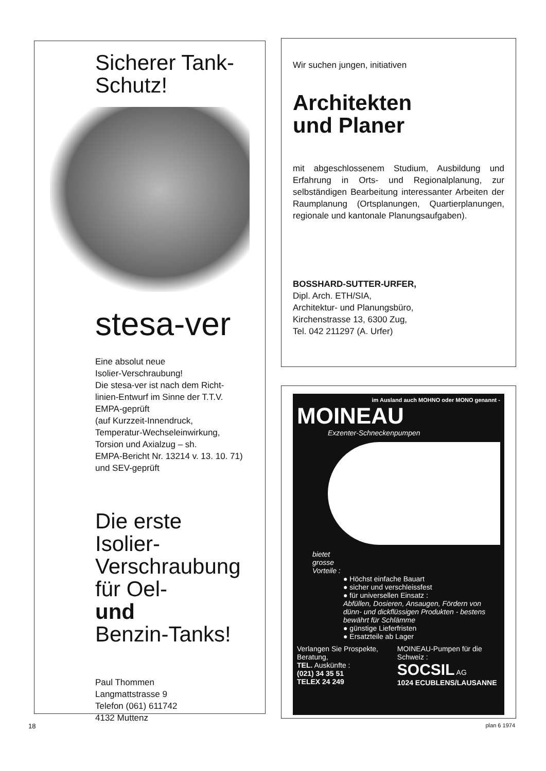Sicherer Tank-
Schutz!
stesa-ver
Eine absolut neue
Isolier-Verschraubung!
Die stesa-ver ist nach dem Richt-
linien-Entwurf im Sinne der T.T.V.
EMPA-geprüft
(auf Kurzzeit-Innendruck,
Temperatur-Wechseleinwirkung,
Torsion und Axialzug – sh.
EMPA-Bericht Nr. 13214 v. 13. 10. 71)
und SEV-geprüft
Die erste
Isolier-
Verschraubung
für Oel-
und
Benzin-Tanks!
Paul Thommen
Langmattstrasse 9
Telefon (061) 611742
4132 Muttenz
Wir suchen jungen, initiativen
Architekten
und Planer
mit abgeschlossenem Studium, Ausbildung und Erfahrung in Orts- und Regionalplanung, zur selbständigen Bearbeitung interessanter Arbeiten der Raumplanung (Ortsplanungen, Quartierplanungen, regionale und kantonale Planungsaufgaben).
BOSSHARD-SUTTER-URFER,
Dipl. Arch. ETH/SIA,
Architektur- und Planungsbüro,
Kirchenstrasse 13, 6300 Zug,
Tel. 042 211297 (A. Urfer)
im Ausland auch MOHNO oder MONO genannt -
MOINEAU
Exzenter-Schneckenpumpen
bietet
grosse
Vorteile :
● Höchst einfache Bauart
● sicher und verschleissfest
● für universellen Einsatz :
Abfüllen, Dosieren, Ansaugen, Fördern von dünn- und dickflüssigen Produkten - bestens bewährt für Schlämme
● günstige Lieferfristen
● Ersatzteile ab Lager
Verlangen Sie Prospekte, Beratung,
TEL. Auskünfte :
(021) 34 35 51
TELEX 24 249
MOINEAU-Pumpen für die Schweiz :
SOCSIL AG
1024 ECUBLENS/LAUSANNE
18 plan 6 1974